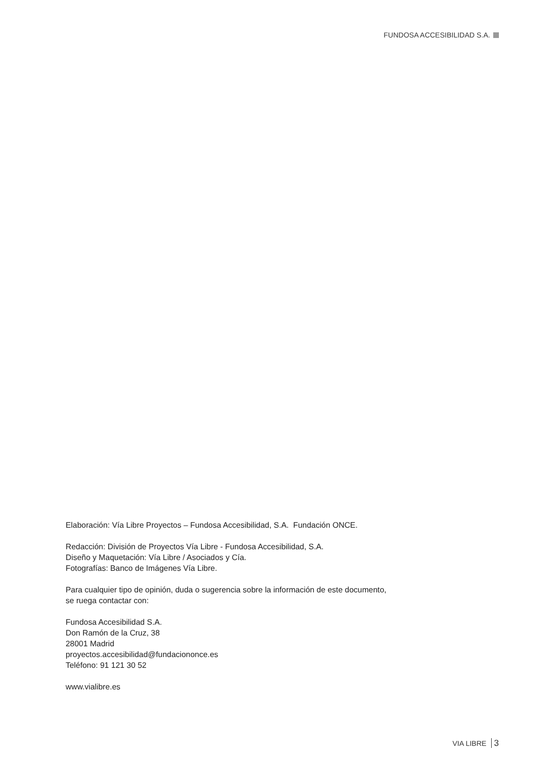FUNDOSA ACCESIBILIDAD S.A.
Elaboración: Vía Libre Proyectos – Fundosa Accesibilidad, S.A. Fundación ONCE.
Redacción: División de Proyectos Vía Libre - Fundosa Accesibilidad, S.A.
Diseño y Maquetación: Vía Libre / Asociados y Cía.
Fotografías: Banco de Imágenes Vía Libre.
Para cualquier tipo de opinión, duda o sugerencia sobre la información de este documento,
se ruega contactar con:
Fundosa Accesibilidad S.A.
Don Ramón de la Cruz, 38
28001 Madrid
proyectos.accesibilidad@fundaciononce.es
Teléfono: 91 121 30 52
www.vialibre.es
VIA LIBRE 3